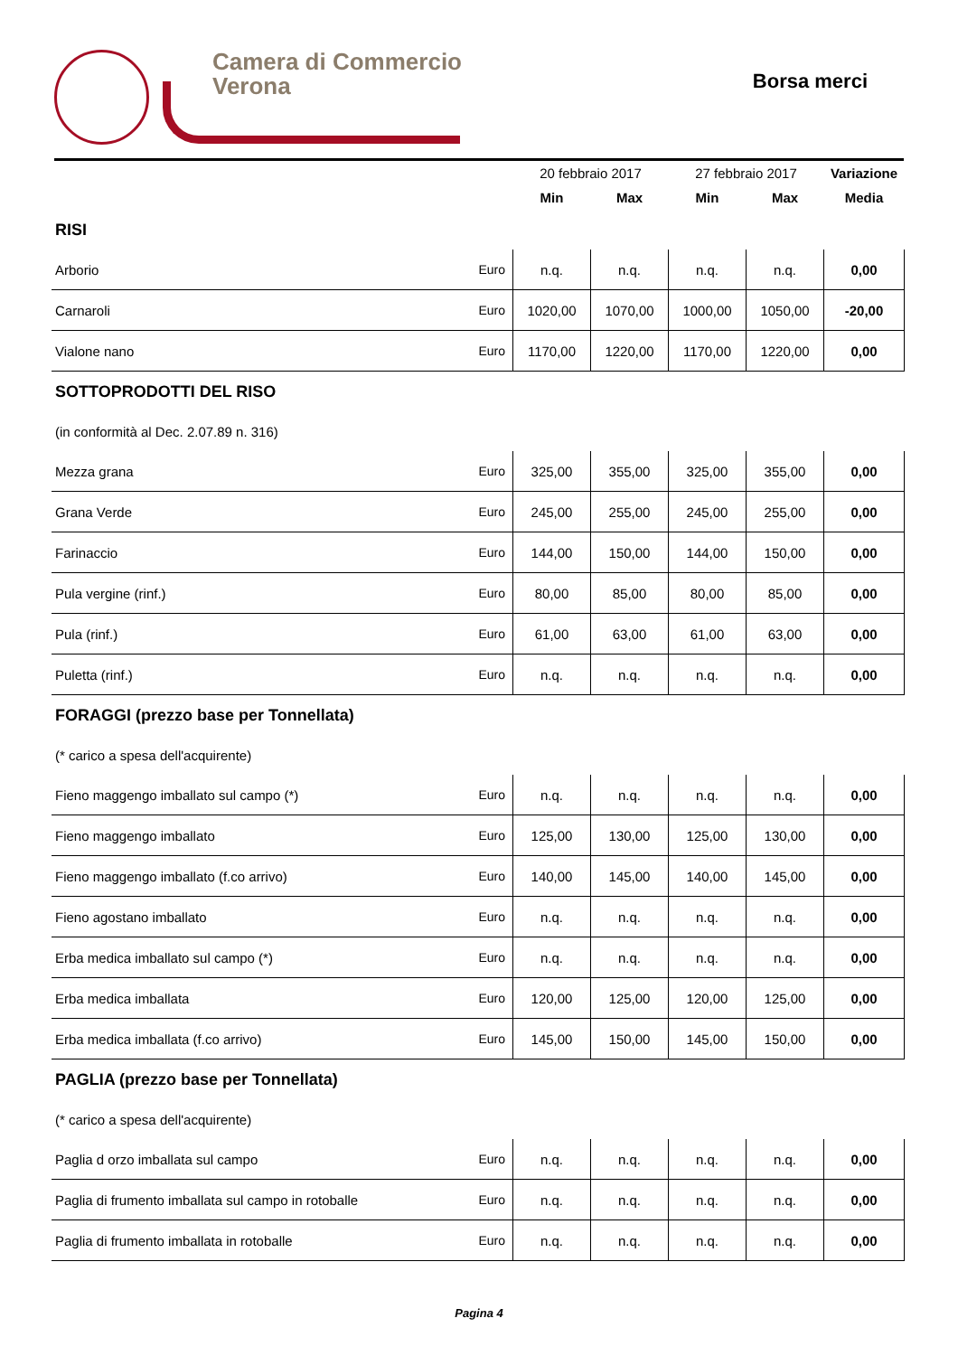Camera di Commercio
Verona
Borsa merci
| | | 20 febbraio 2017 | | 27 febbraio 2017 | | Variazione |
| --- | --- | --- | --- | --- | --- | --- |
| | | Min | Max | Min | Max | Media |
| RISI | | | | | | |
| Arborio | Euro | n.q. | n.q. | n.q. | n.q. | 0,00 |
| Carnaroli | Euro | 1020,00 | 1070,00 | 1000,00 | 1050,00 | -20,00 |
| Vialone nano | Euro | 1170,00 | 1220,00 | 1170,00 | 1220,00 | 0,00 |
| SOTTOPRODOTTI DEL RISO | | | | | | |
| (in conformità al Dec. 2.07.89 n. 316) | | | | | | |
| Mezza grana | Euro | 325,00 | 355,00 | 325,00 | 355,00 | 0,00 |
| Grana Verde | Euro | 245,00 | 255,00 | 245,00 | 255,00 | 0,00 |
| Farinaccio | Euro | 144,00 | 150,00 | 144,00 | 150,00 | 0,00 |
| Pula vergine (rinf.) | Euro | 80,00 | 85,00 | 80,00 | 85,00 | 0,00 |
| Pula (rinf.) | Euro | 61,00 | 63,00 | 61,00 | 63,00 | 0,00 |
| Puletta (rinf.) | Euro | n.q. | n.q. | n.q. | n.q. | 0,00 |
| FORAGGI (prezzo base per Tonnellata) | | | | | | |
| (* carico a spesa dell'acquirente) | | | | | | |
| Fieno maggengo imballato sul campo (*) | Euro | n.q. | n.q. | n.q. | n.q. | 0,00 |
| Fieno maggengo imballato | Euro | 125,00 | 130,00 | 125,00 | 130,00 | 0,00 |
| Fieno maggengo imballato (f.co arrivo) | Euro | 140,00 | 145,00 | 140,00 | 145,00 | 0,00 |
| Fieno agostano imballato | Euro | n.q. | n.q. | n.q. | n.q. | 0,00 |
| Erba medica imballato sul campo (*) | Euro | n.q. | n.q. | n.q. | n.q. | 0,00 |
| Erba medica imballata | Euro | 120,00 | 125,00 | 120,00 | 125,00 | 0,00 |
| Erba medica imballata (f.co arrivo) | Euro | 145,00 | 150,00 | 145,00 | 150,00 | 0,00 |
| PAGLIA (prezzo base per Tonnellata) | | | | | | |
| (* carico a spesa dell'acquirente) | | | | | | |
| Paglia d orzo imballata sul campo | Euro | n.q. | n.q. | n.q. | n.q. | 0,00 |
| Paglia di frumento imballata sul campo in rotoballe | Euro | n.q. | n.q. | n.q. | n.q. | 0,00 |
| Paglia di frumento imballata in rotoballe | Euro | n.q. | n.q. | n.q. | n.q. | 0,00 |
Pagina 4